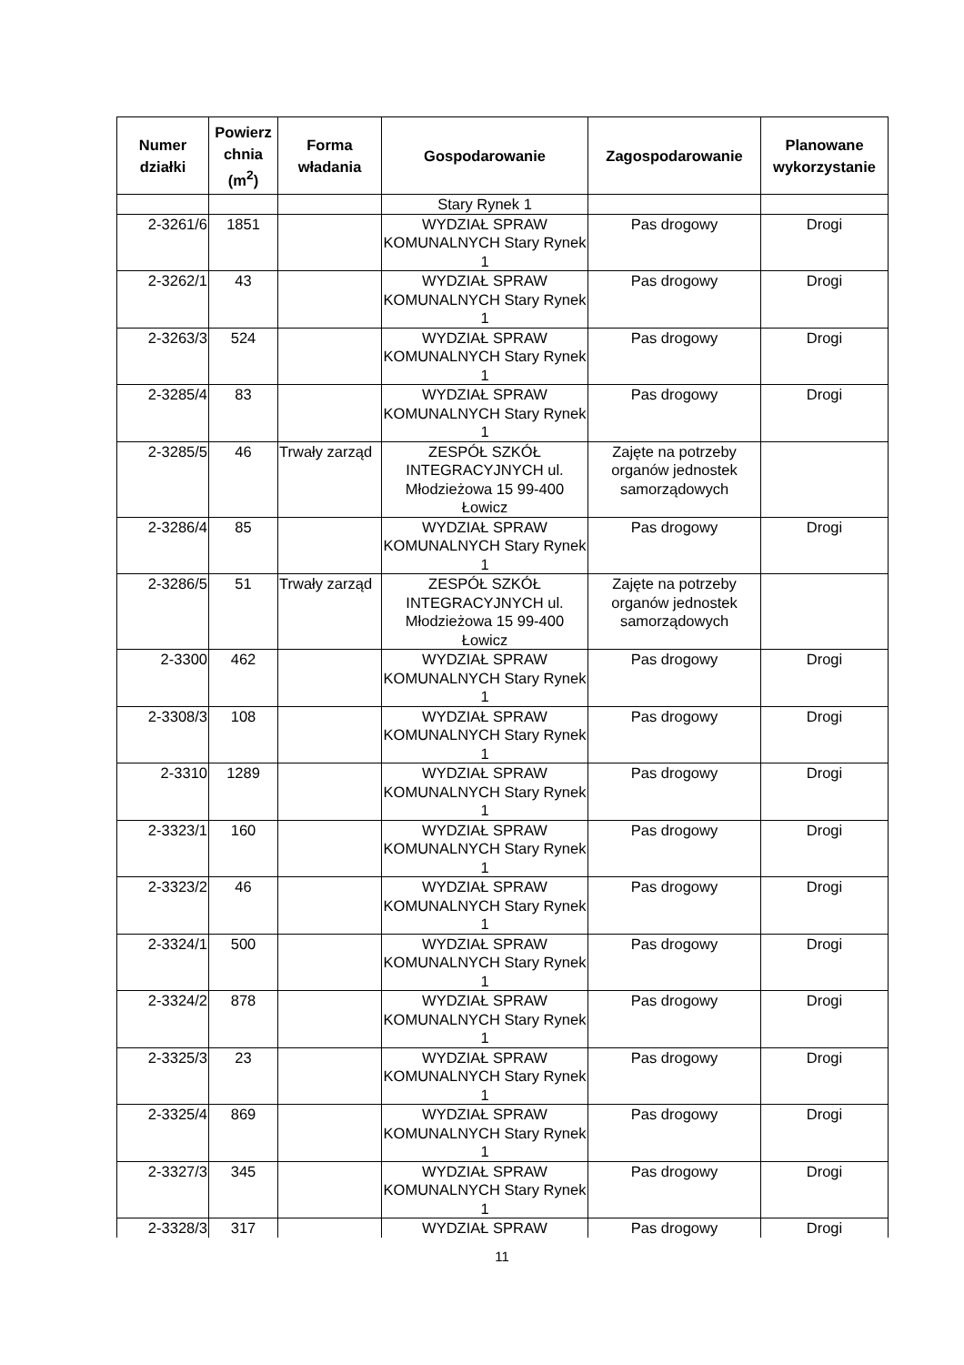| Numer działki | Powierz chnia (m<sup>2</sup>) | Forma władania | Gospodarowanie | Zagospodarowanie | Planowane wykorzystanie |
| --- | --- | --- | --- | --- | --- |
| | | | Stary Rynek 1 | | |
| 2-3261/6 | 1851 | | WYDZIAŁ SPRAW KOMUNALNYCH Stary Rynek 1 | Pas drogowy | Drogi |
| 2-3262/1 | 43 | | WYDZIAŁ SPRAW KOMUNALNYCH Stary Rynek 1 | Pas drogowy | Drogi |
| 2-3263/3 | 524 | | WYDZIAŁ SPRAW KOMUNALNYCH Stary Rynek 1 | Pas drogowy | Drogi |
| 2-3285/4 | 83 | | WYDZIAŁ SPRAW KOMUNALNYCH Stary Rynek 1 | Pas drogowy | Drogi |
| 2-3285/5 | 46 | Trwały zarząd | ZESPÓŁ SZKÓŁ INTEGRACYJNYCH ul. Młodzieżowa 15 99-400 Łowicz | Zajęte na potrzeby organów jednostek samorządowych | |
| 2-3286/4 | 85 | | WYDZIAŁ SPRAW KOMUNALNYCH Stary Rynek 1 | Pas drogowy | Drogi |
| 2-3286/5 | 51 | Trwały zarząd | ZESPÓŁ SZKÓŁ INTEGRACYJNYCH ul. Młodzieżowa 15 99-400 Łowicz | Zajęte na potrzeby organów jednostek samorządowych | |
| 2-3300 | 462 | | WYDZIAŁ SPRAW KOMUNALNYCH Stary Rynek 1 | Pas drogowy | Drogi |
| 2-3308/3 | 108 | | WYDZIAŁ SPRAW KOMUNALNYCH Stary Rynek 1 | Pas drogowy | Drogi |
| 2-3310 | 1289 | | WYDZIAŁ SPRAW KOMUNALNYCH Stary Rynek 1 | Pas drogowy | Drogi |
| 2-3323/1 | 160 | | WYDZIAŁ SPRAW KOMUNALNYCH Stary Rynek 1 | Pas drogowy | Drogi |
| 2-3323/2 | 46 | | WYDZIAŁ SPRAW KOMUNALNYCH Stary Rynek 1 | Pas drogowy | Drogi |
| 2-3324/1 | 500 | | WYDZIAŁ SPRAW KOMUNALNYCH Stary Rynek 1 | Pas drogowy | Drogi |
| 2-3324/2 | 878 | | WYDZIAŁ SPRAW KOMUNALNYCH Stary Rynek 1 | Pas drogowy | Drogi |
| 2-3325/3 | 23 | | WYDZIAŁ SPRAW KOMUNALNYCH Stary Rynek 1 | Pas drogowy | Drogi |
| 2-3325/4 | 869 | | WYDZIAŁ SPRAW KOMUNALNYCH Stary Rynek 1 | Pas drogowy | Drogi |
| 2-3327/3 | 345 | | WYDZIAŁ SPRAW KOMUNALNYCH Stary Rynek 1 | Pas drogowy | Drogi |
| 2-3328/3 | 317 | | WYDZIAŁ SPRAW | Pas drogowy | Drogi |
11